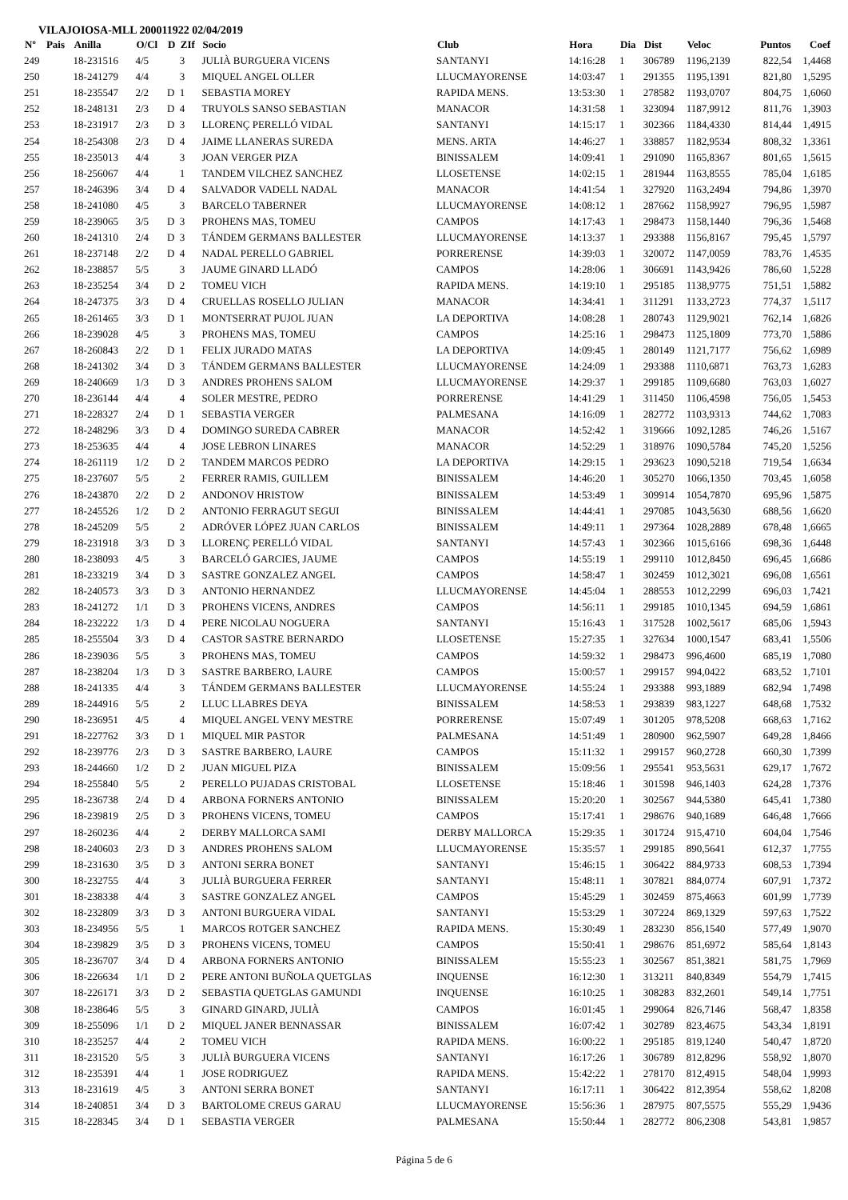VILAJOIOSA-MLL 200011922 02/04/2019
| Nº | Pais | Anilla | O/Cl | D | ZIf | Socio | Club | Hora | Dia | Dist | Veloc | Puntos | Coef |
| --- | --- | --- | --- | --- | --- | --- | --- | --- | --- | --- | --- | --- | --- |
| 249 | | 18-231516 | 4/5 | | 3 | JULIÀ BURGUERA VICENS | SANTANYI | 14:16:28 | 1 | 306789 | 1196,2139 | 822,54 | 1,4468 |
| 250 | | 18-241279 | 4/4 | | 3 | MIQUEL ANGEL OLLER | LLUCMAYORENSE | 14:03:47 | 1 | 291355 | 1195,1391 | 821,80 | 1,5295 |
| 251 | | 18-235547 | 2/2 | D | 1 | SEBASTIA MOREY | RAPIDA MENS. | 13:53:30 | 1 | 278582 | 1193,0707 | 804,75 | 1,6060 |
| 252 | | 18-248131 | 2/3 | D | 4 | TRUYOLS SANSO SEBASTIAN | MANACOR | 14:31:58 | 1 | 323094 | 1187,9912 | 811,76 | 1,3903 |
| 253 | | 18-231917 | 2/3 | D | 3 | LLORENÇ PERELLÓ VIDAL | SANTANYI | 14:15:17 | 1 | 302366 | 1184,4330 | 814,44 | 1,4915 |
| 254 | | 18-254308 | 2/3 | D | 4 | JAIME LLANERAS SUREDA | MENS. ARTA | 14:46:27 | 1 | 338857 | 1182,9534 | 808,32 | 1,3361 |
| 255 | | 18-235013 | 4/4 | | 3 | JOAN VERGER PIZA | BINISSALEM | 14:09:41 | 1 | 291090 | 1165,8367 | 801,65 | 1,5615 |
| 256 | | 18-256067 | 4/4 | | 1 | TANDEM VILCHEZ SANCHEZ | LLOSETENSE | 14:02:15 | 1 | 281944 | 1163,8555 | 785,04 | 1,6185 |
| 257 | | 18-246396 | 3/4 | D | 4 | SALVADOR VADELL NADAL | MANACOR | 14:41:54 | 1 | 327920 | 1163,2494 | 794,86 | 1,3970 |
| 258 | | 18-241080 | 4/5 | | 3 | BARCELO TABERNER | LLUCMAYORENSE | 14:08:12 | 1 | 287662 | 1158,9927 | 796,95 | 1,5987 |
| 259 | | 18-239065 | 3/5 | D | 3 | PROHENS MAS, TOMEU | CAMPOS | 14:17:43 | 1 | 298473 | 1158,1440 | 796,36 | 1,5468 |
| 260 | | 18-241310 | 2/4 | D | 3 | TÁNDEM GERMANS BALLESTER | LLUCMAYORENSE | 14:13:37 | 1 | 293388 | 1156,8167 | 795,45 | 1,5797 |
| 261 | | 18-237148 | 2/2 | D | 4 | NADAL PERELLO GABRIEL | PORRERENSE | 14:39:03 | 1 | 320072 | 1147,0059 | 783,76 | 1,4535 |
| 262 | | 18-238857 | 5/5 | | 3 | JAUME GINARD LLADÓ | CAMPOS | 14:28:06 | 1 | 306691 | 1143,9426 | 786,60 | 1,5228 |
| 263 | | 18-235254 | 3/4 | D | 2 | TOMEU VICH | RAPIDA MENS. | 14:19:10 | 1 | 295185 | 1138,9775 | 751,51 | 1,5882 |
| 264 | | 18-247375 | 3/3 | D | 4 | CRUELLAS ROSELLO JULIAN | MANACOR | 14:34:41 | 1 | 311291 | 1133,2723 | 774,37 | 1,5117 |
| 265 | | 18-261465 | 3/3 | D | 1 | MONTSERRAT PUJOL JUAN | LA DEPORTIVA | 14:08:28 | 1 | 280743 | 1129,9021 | 762,14 | 1,6826 |
| 266 | | 18-239028 | 4/5 | | 3 | PROHENS MAS, TOMEU | CAMPOS | 14:25:16 | 1 | 298473 | 1125,1809 | 773,70 | 1,5886 |
| 267 | | 18-260843 | 2/2 | D | 1 | FELIX JURADO MATAS | LA DEPORTIVA | 14:09:45 | 1 | 280149 | 1121,7177 | 756,62 | 1,6989 |
| 268 | | 18-241302 | 3/4 | D | 3 | TÁNDEM GERMANS BALLESTER | LLUCMAYORENSE | 14:24:09 | 1 | 293388 | 1110,6871 | 763,73 | 1,6283 |
| 269 | | 18-240669 | 1/3 | D | 3 | ANDRES PROHENS SALOM | LLUCMAYORENSE | 14:29:37 | 1 | 299185 | 1109,6680 | 763,03 | 1,6027 |
| 270 | | 18-236144 | 4/4 | | 4 | SOLER MESTRE, PEDRO | PORRERENSE | 14:41:29 | 1 | 311450 | 1106,4598 | 756,05 | 1,5453 |
| 271 | | 18-228327 | 2/4 | D | 1 | SEBASTIA VERGER | PALMESANA | 14:16:09 | 1 | 282772 | 1103,9313 | 744,62 | 1,7083 |
| 272 | | 18-248296 | 3/3 | D | 4 | DOMINGO SUREDA CABRER | MANACOR | 14:52:42 | 1 | 319666 | 1092,1285 | 746,26 | 1,5167 |
| 273 | | 18-253635 | 4/4 | | 4 | JOSE LEBRON LINARES | MANACOR | 14:52:29 | 1 | 318976 | 1090,5784 | 745,20 | 1,5256 |
| 274 | | 18-261119 | 1/2 | D | 2 | TANDEM MARCOS PEDRO | LA DEPORTIVA | 14:29:15 | 1 | 293623 | 1090,5218 | 719,54 | 1,6634 |
| 275 | | 18-237607 | 5/5 | | 2 | FERRER RAMIS, GUILLEM | BINISSALEM | 14:46:20 | 1 | 305270 | 1066,1350 | 703,45 | 1,6058 |
| 276 | | 18-243870 | 2/2 | D | 2 | ANDONOV HRISTOW | BINISSALEM | 14:53:49 | 1 | 309914 | 1054,7870 | 695,96 | 1,5875 |
| 277 | | 18-245526 | 1/2 | D | 2 | ANTONIO FERRAGUT SEGUI | BINISSALEM | 14:44:41 | 1 | 297085 | 1043,5630 | 688,56 | 1,6620 |
| 278 | | 18-245209 | 5/5 | | 2 | ADRÓVER LÓPEZ JUAN CARLOS | BINISSALEM | 14:49:11 | 1 | 297364 | 1028,2889 | 678,48 | 1,6665 |
| 279 | | 18-231918 | 3/3 | D | 3 | LLORENÇ PERELLÓ VIDAL | SANTANYI | 14:57:43 | 1 | 302366 | 1015,6166 | 698,36 | 1,6448 |
| 280 | | 18-238093 | 4/5 | | 3 | BARCELÓ GARCIES, JAUME | CAMPOS | 14:55:19 | 1 | 299110 | 1012,8450 | 696,45 | 1,6686 |
| 281 | | 18-233219 | 3/4 | D | 3 | SASTRE GONZALEZ ANGEL | CAMPOS | 14:58:47 | 1 | 302459 | 1012,3021 | 696,08 | 1,6561 |
| 282 | | 18-240573 | 3/3 | D | 3 | ANTONIO HERNANDEZ | LLUCMAYORENSE | 14:45:04 | 1 | 288553 | 1012,2299 | 696,03 | 1,7421 |
| 283 | | 18-241272 | 1/1 | D | 3 | PROHENS VICENS, ANDRES | CAMPOS | 14:56:11 | 1 | 299185 | 1010,1345 | 694,59 | 1,6861 |
| 284 | | 18-232222 | 1/3 | D | 4 | PERE NICOLAU NOGUERA | SANTANYI | 15:16:43 | 1 | 317528 | 1002,5617 | 685,06 | 1,5943 |
| 285 | | 18-255504 | 3/3 | D | 4 | CASTOR SASTRE BERNARDO | LLOSETENSE | 15:27:35 | 1 | 327634 | 1000,1547 | 683,41 | 1,5506 |
| 286 | | 18-239036 | 5/5 | | 3 | PROHENS MAS, TOMEU | CAMPOS | 14:59:32 | 1 | 298473 | 996,4600 | 685,19 | 1,7080 |
| 287 | | 18-238204 | 1/3 | D | 3 | SASTRE BARBERO, LAURE | CAMPOS | 15:00:57 | 1 | 299157 | 994,0422 | 683,52 | 1,7101 |
| 288 | | 18-241335 | 4/4 | | 3 | TÁNDEM GERMANS BALLESTER | LLUCMAYORENSE | 14:55:24 | 1 | 293388 | 993,1889 | 682,94 | 1,7498 |
| 289 | | 18-244916 | 5/5 | | 2 | LLUC LLABRES DEYA | BINISSALEM | 14:58:53 | 1 | 293839 | 983,1227 | 648,68 | 1,7532 |
| 290 | | 18-236951 | 4/5 | | 4 | MIQUEL ANGEL VENY MESTRE | PORRERENSE | 15:07:49 | 1 | 301205 | 978,5208 | 668,63 | 1,7162 |
| 291 | | 18-227762 | 3/3 | D | 1 | MIQUEL MIR PASTOR | PALMESANA | 14:51:49 | 1 | 280900 | 962,5907 | 649,28 | 1,8466 |
| 292 | | 18-239776 | 2/3 | D | 3 | SASTRE BARBERO, LAURE | CAMPOS | 15:11:32 | 1 | 299157 | 960,2728 | 660,30 | 1,7399 |
| 293 | | 18-244660 | 1/2 | D | 2 | JUAN MIGUEL PIZA | BINISSALEM | 15:09:56 | 1 | 295541 | 953,5631 | 629,17 | 1,7672 |
| 294 | | 18-255840 | 5/5 | | 2 | PERELLO PUJADAS CRISTOBAL | LLOSETENSE | 15:18:46 | 1 | 301598 | 946,1403 | 624,28 | 1,7376 |
| 295 | | 18-236738 | 2/4 | D | 4 | ARBONA FORNERS ANTONIO | BINISSALEM | 15:20:20 | 1 | 302567 | 944,5380 | 645,41 | 1,7380 |
| 296 | | 18-239819 | 2/5 | D | 3 | PROHENS VICENS, TOMEU | CAMPOS | 15:17:41 | 1 | 298676 | 940,1689 | 646,48 | 1,7666 |
| 297 | | 18-260236 | 4/4 | | 2 | DERBY MALLORCA SAMI | DERBY MALLORCA | 15:29:35 | 1 | 301724 | 915,4710 | 604,04 | 1,7546 |
| 298 | | 18-240603 | 2/3 | D | 3 | ANDRES PROHENS SALOM | LLUCMAYORENSE | 15:35:57 | 1 | 299185 | 890,5641 | 612,37 | 1,7755 |
| 299 | | 18-231630 | 3/5 | D | 3 | ANTONI SERRA BONET | SANTANYI | 15:46:15 | 1 | 306422 | 884,9733 | 608,53 | 1,7394 |
| 300 | | 18-232755 | 4/4 | | 3 | JULIÀ BURGUERA FERRER | SANTANYI | 15:48:11 | 1 | 307821 | 884,0774 | 607,91 | 1,7372 |
| 301 | | 18-238338 | 4/4 | | 3 | SASTRE GONZALEZ ANGEL | CAMPOS | 15:45:29 | 1 | 302459 | 875,4663 | 601,99 | 1,7739 |
| 302 | | 18-232809 | 3/3 | D | 3 | ANTONI BURGUERA VIDAL | SANTANYI | 15:53:29 | 1 | 307224 | 869,1329 | 597,63 | 1,7522 |
| 303 | | 18-234956 | 5/5 | | 1 | MARCOS ROTGER SANCHEZ | RAPIDA MENS. | 15:30:49 | 1 | 283230 | 856,1540 | 577,49 | 1,9070 |
| 304 | | 18-239829 | 3/5 | D | 3 | PROHENS VICENS, TOMEU | CAMPOS | 15:50:41 | 1 | 298676 | 851,6972 | 585,64 | 1,8143 |
| 305 | | 18-236707 | 3/4 | D | 4 | ARBONA FORNERS ANTONIO | BINISSALEM | 15:55:23 | 1 | 302567 | 851,3821 | 581,75 | 1,7969 |
| 306 | | 18-226634 | 1/1 | D | 2 | PERE ANTONI BUÑOLA QUETGLAS | INQUENSE | 16:12:30 | 1 | 313211 | 840,8349 | 554,79 | 1,7415 |
| 307 | | 18-226171 | 3/3 | D | 2 | SEBASTIA QUETGLAS GAMUNDI | INQUENSE | 16:10:25 | 1 | 308283 | 832,2601 | 549,14 | 1,7751 |
| 308 | | 18-238646 | 5/5 | | 3 | GINARD GINARD, JULIÀ | CAMPOS | 16:01:45 | 1 | 299064 | 826,7146 | 568,47 | 1,8358 |
| 309 | | 18-255096 | 1/1 | D | 2 | MIQUEL JANER BENNASSAR | BINISSALEM | 16:07:42 | 1 | 302789 | 823,4675 | 543,34 | 1,8191 |
| 310 | | 18-235257 | 4/4 | | 2 | TOMEU VICH | RAPIDA MENS. | 16:00:22 | 1 | 295185 | 819,1240 | 540,47 | 1,8720 |
| 311 | | 18-231520 | 5/5 | | 3 | JULIÀ BURGUERA VICENS | SANTANYI | 16:17:26 | 1 | 306789 | 812,8296 | 558,92 | 1,8070 |
| 312 | | 18-235391 | 4/4 | | 1 | JOSE RODRIGUEZ | RAPIDA MENS. | 15:42:22 | 1 | 278170 | 812,4915 | 548,04 | 1,9993 |
| 313 | | 18-231619 | 4/5 | | 3 | ANTONI SERRA BONET | SANTANYI | 16:17:11 | 1 | 306422 | 812,3954 | 558,62 | 1,8208 |
| 314 | | 18-240851 | 3/4 | D | 3 | BARTOLOME CREUS GARAU | LLUCMAYORENSE | 15:56:36 | 1 | 287975 | 807,5575 | 555,29 | 1,9436 |
| 315 | | 18-228345 | 3/4 | D | 1 | SEBASTIA VERGER | PALMESANA | 15:50:44 | 1 | 282772 | 806,2308 | 543,81 | 1,9857 |
Página 5 de 6